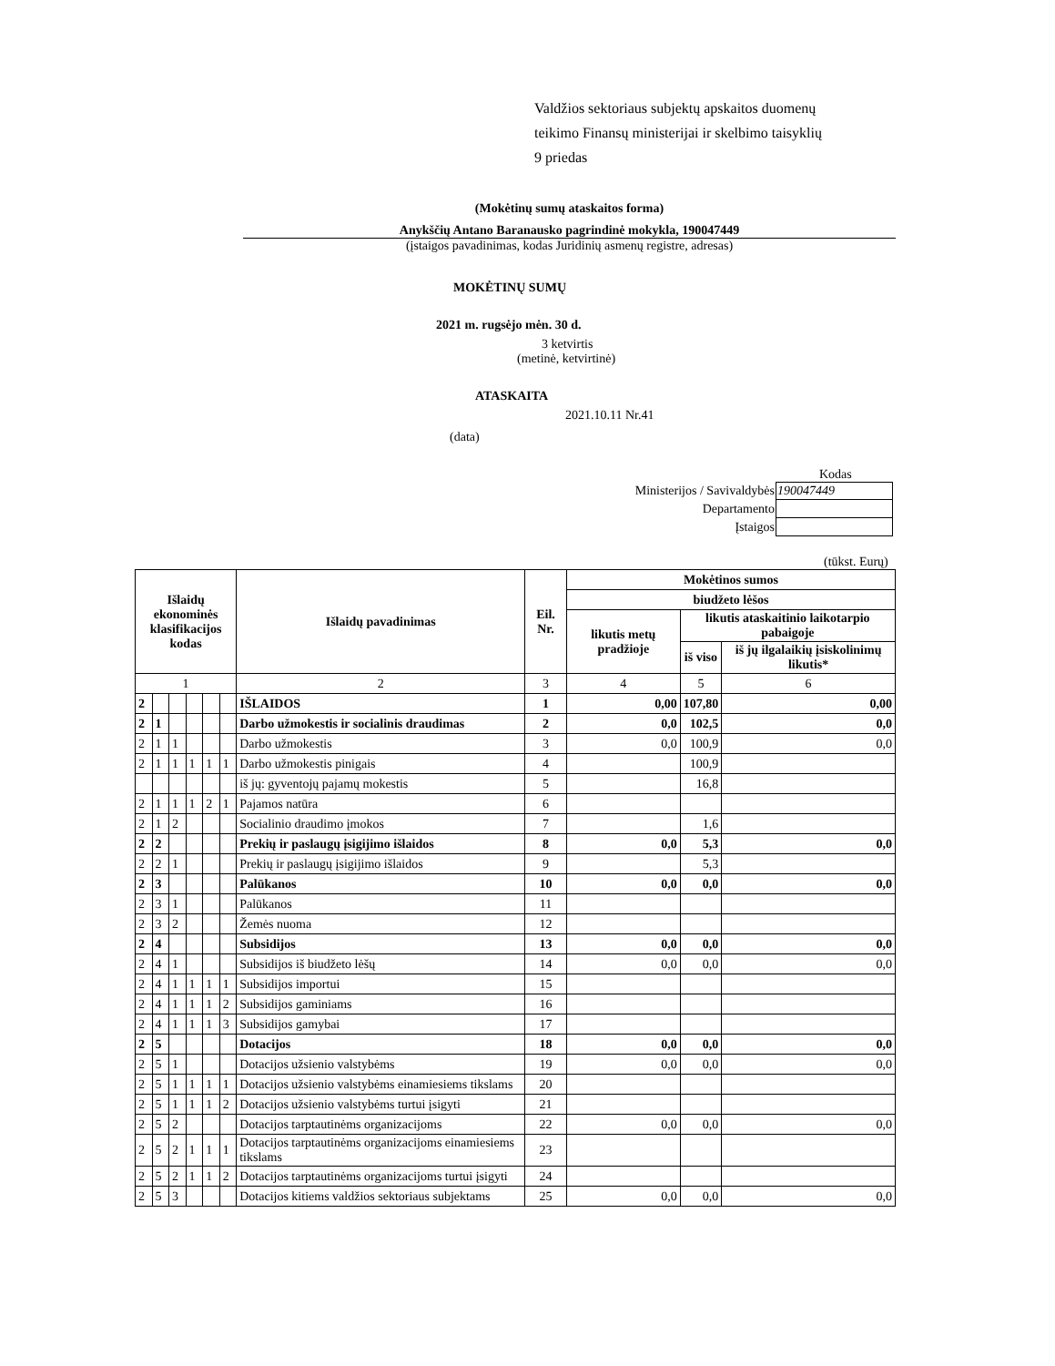Valdžios sektoriaus subjektų apskaitos duomenų
teikimo Finansų ministerijai ir skelbimo taisyklių
9 priedas
(Mokėtinų sumų ataskaitos forma)
Anykščių Antano Baranausko pagrindinė mokykla, 190047449
(įstaigos pavadinimas, kodas Juridinių asmenų registre, adresas)
MOKĖTINŲ SUMŲ
2021 m. rugsėjo mėn. 30 d.
3 ketvirtis
(metinė, ketvirtinė)
ATASKAITA
2021.10.11 Nr.41
(data)
Kodas
| Ministerijos / Savivaldybės | 190047449 |
| Departamento | |
| Įstaigos | |
(tūkst. Eurų)
| Išlaidų ekonominės klasifikacijos kodas | | | | | | Išlaidų pavadinimas | Eil. Nr. | Mokėtinos sumos | | |
| --- | --- | --- | --- | --- | --- | --- | --- | --- | --- | --- |
| | | | | | | | | biudžeto lėšos | | |
| | | | | | | | | likutis metų pradžioje | likutis ataskaitinio laikotarpio pabaigoje | |
| | | | | | | | | | iš viso | iš jų ilgalaikių įsiskolinimų likutis* |
| 1 | | | | | | 2 | 3 | 4 | 5 | 6 |
| 2 | | | | | | IŠLAIDOS | 1 | 0,00 | 107,80 | 0,00 |
| 2 | 1 | | | | | Darbo užmokestis ir socialinis draudimas | 2 | 0,0 | 102,5 | 0,0 |
| 2 | 1 | 1 | | | | Darbo užmokestis | 3 | 0,0 | 100,9 | 0,0 |
| 2 | 1 | 1 | 1 | 1 | 1 | Darbo užmokestis pinigais | 4 | | 100,9 | |
| | | | | | | iš jų: gyventojų pajamų mokestis | 5 | | 16,8 | |
| 2 | 1 | 1 | 1 | 2 | 1 | Pajamos natūra | 6 | | | |
| 2 | 1 | 2 | | | | Socialinio draudimo įmokos | 7 | | 1,6 | |
| 2 | 2 | | | | | Prekių ir paslaugų įsigijimo išlaidos | 8 | 0,0 | 5,3 | 0,0 |
| 2 | 2 | 1 | | | | Prekių ir paslaugų įsigijimo išlaidos | 9 | | 5,3 | |
| 2 | 3 | | | | | Palūkanos | 10 | 0,0 | 0,0 | 0,0 |
| 2 | 3 | 1 | | | | Palūkanos | 11 | | | |
| 2 | 3 | 2 | | | | Žemės nuoma | 12 | | | |
| 2 | 4 | | | | | Subsidijos | 13 | 0,0 | 0,0 | 0,0 |
| 2 | 4 | 1 | | | | Subsidijos iš biudžeto lėšų | 14 | 0,0 | 0,0 | 0,0 |
| 2 | 4 | 1 | 1 | 1 | 1 | Subsidijos importui | 15 | | | |
| 2 | 4 | 1 | 1 | 1 | 2 | Subsidijos gaminiams | 16 | | | |
| 2 | 4 | 1 | 1 | 1 | 3 | Subsidijos gamybai | 17 | | | |
| 2 | 5 | | | | | Dotacijos | 18 | 0,0 | 0,0 | 0,0 |
| 2 | 5 | 1 | | | | Dotacijos užsienio valstybėms | 19 | 0,0 | 0,0 | 0,0 |
| 2 | 5 | 1 | 1 | 1 | 1 | Dotacijos užsienio valstybėms einamiesiems tikslams | 20 | | | |
| 2 | 5 | 1 | 1 | 1 | 2 | Dotacijos užsienio valstybėms turtui įsigyti | 21 | | | |
| 2 | 5 | 2 | | | | Dotacijos tarptautinėms organizacijoms | 22 | 0,0 | 0,0 | 0,0 |
| 2 | 5 | 2 | 1 | 1 | 1 | Dotacijos tarptautinėms organizacijoms einamiesiems tikslams | 23 | | | |
| 2 | 5 | 2 | 1 | 1 | 2 | Dotacijos tarptautinėms organizacijoms turtui įsigyti | 24 | | | |
| 2 | 5 | 3 | | | | Dotacijos kitiems valdžios sektoriaus subjektams | 25 | 0,0 | 0,0 | 0,0 |